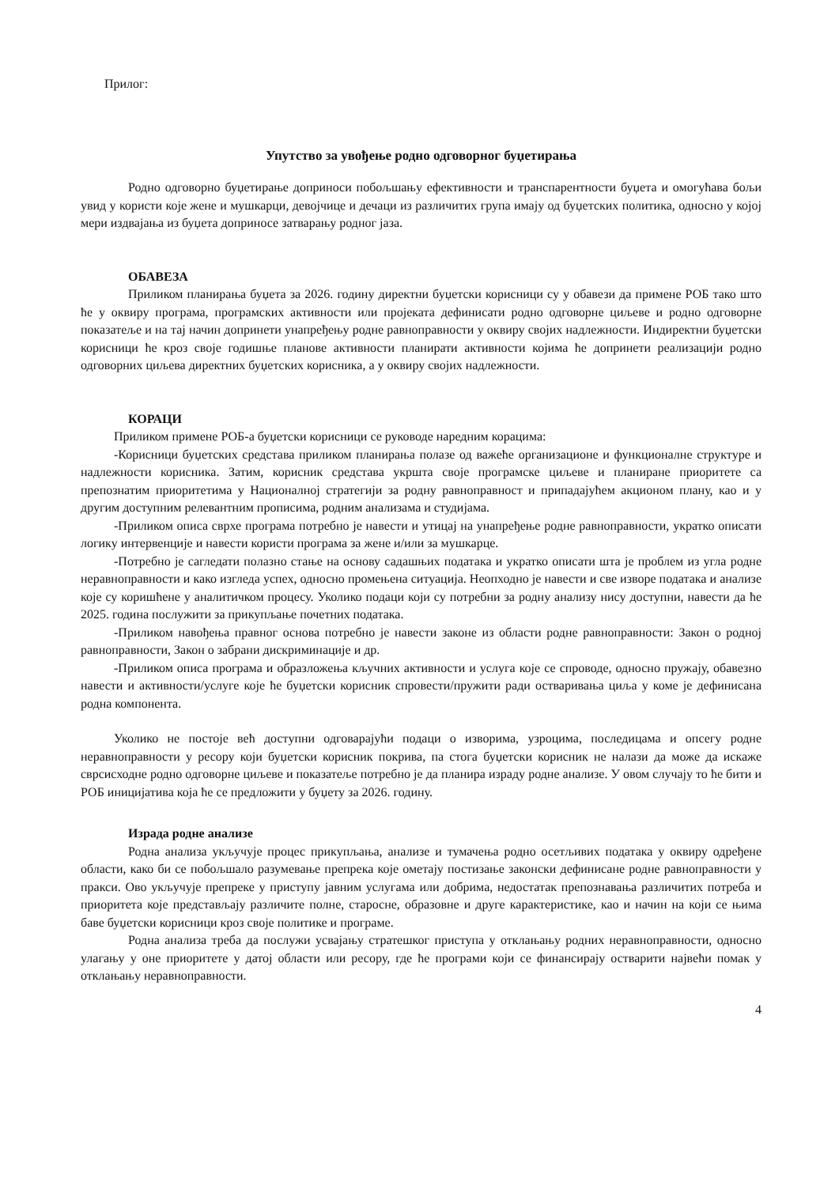Прилог:
Упутство за увођење родно одговорног буџетирања
Родно одговорно буџетирање доприноси побољшању ефективности и транспарентности буџета и омогућава бољи увид у користи које жене и мушкарци, девојчице и дечаци из различитих група имају од буџетских политика, односно у којој мери издвајања из буџета доприносе затварању родног јаза.
ОБАВЕЗА
Приликом планирања буџета за 2026. годину директни буџетски корисници су у обавези да примене РОБ тако што ће у оквиру програма, програмских активности или пројеката дефинисати родно одговорне циљеве и родно одговорне показатеље и на тај начин допринети унапређењу родне равноправности у оквиру својих надлежности. Индиректни буџетски корисници ће кроз своје годишње планове активности планирати активности којима ће допринети реализацији родно одговорних циљева директних буџетских корисника, а у оквиру својих надлежности.
КОРАЦИ
Приликом примене РОБ-а буџетски корисници се руководе наредним корацима:
-Корисници буџетских средстава приликом планирања полазе од важеће организационе и функционалне структуре и надлежности корисника. Затим, корисник средстава укршта своје програмске циљеве и планиране приоритете са препознатим приоритетима у Националној стратегији за родну равноправност и припадајућем акционом плану, као и у другим доступним релевантним прописима, родним анализама и студијама.
-Приликом описа сврхе програма потребно је навести и утицај на унапређење родне равноправности, укратко описати логику интервенције и навести користи програма за жене и/или за мушкарце.
-Потребно је сагледати полазно стање на основу садашњих података и укратко описати шта је проблем из угла родне неравноправности и како изгледа успех, односно промењена ситуација. Неопходно је навести и све изворе података и анализе које су коришћене у аналитичком процесу. Уколико подаци који су потребни за родну анализу нису доступни, навести да ће 2025. година послужити за прикупљање почетних података.
-Приликом навођења правног основа потребно је навести законе из области родне равноправности: Закон о родној равноправности, Закон о забрани дискриминације и др.
-Приликом описа програма и образложења кључних активности и услуга које се спроводе, односно пружају, обавезно навести и активности/услуге које ће буџетски корисник спровести/пружити ради остваривања циља у коме је дефинисана родна компонента.
Уколико не постоје већ доступни одговарајући подаци о изворима, узроцима, последицама и опсегу родне неравноправности у ресору који буџетски корисник покрива, па стога буџетски корисник не налази да може да искаже сврсисходне родно одговорне циљеве и показатеље потребно је да планира израду родне анализе. У овом случају то ће бити и РОБ иницијатива која ће се предложити у буџету за 2026. годину.
Израда родне анализе
Родна анализа укључује процес прикупљања, анализе и тумачења родно осетљивих података у оквиру одређене области, како би се побољшало разумевање препрека које ометају постизање законски дефинисане родне равноправности у пракси. Ово укључује препреке у приступу јавним услугама или добрима, недостатак препознавања различитих потреба и приоритета које представљају различите полне, старосне, образовне и друге карактеристике, као и начин на који се њима баве буџетски корисници кроз своје политике и програме.
Родна анализа треба да послужи усвајању стратешког приступа у отклањању родних неравноправности, односно улагању у оне приоритете у датој области или ресору, где ће програми који се финансирају остварити највећи помак у отклањању неравноправности.
4